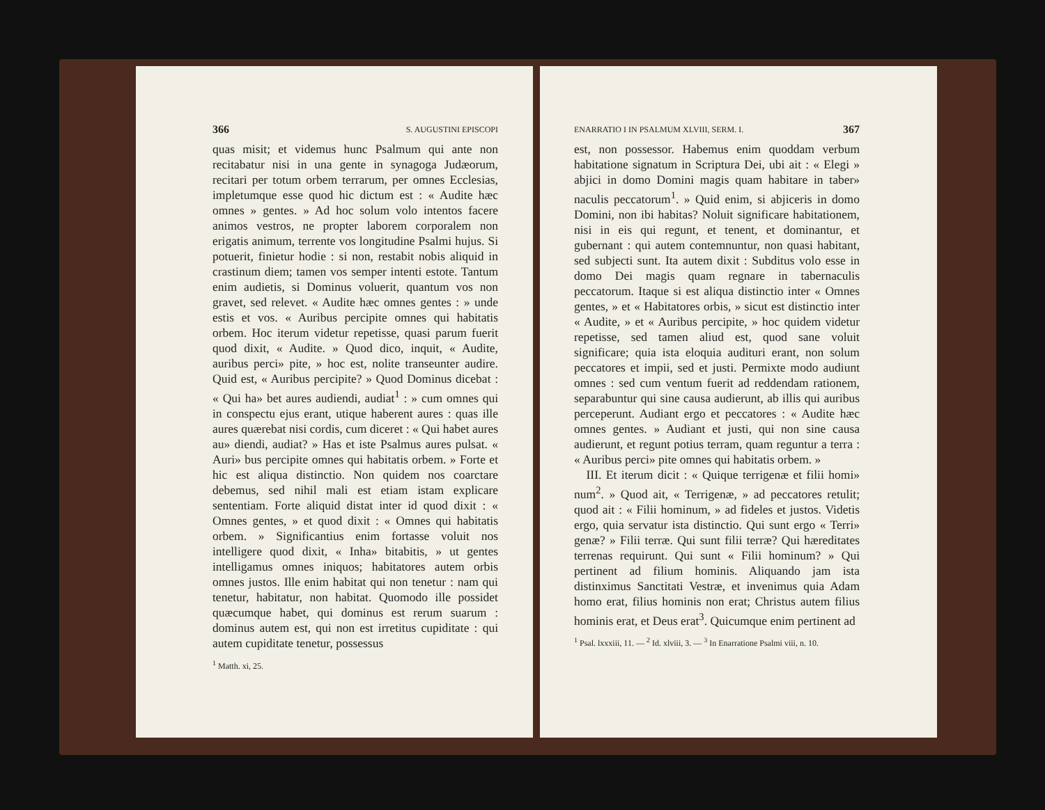366 S. AUGUSTINI EPISCOPI
quas misit; et videmus hunc Psalmum qui ante non recitabatur nisi in una gente in synagoga Judæorum, recitari per totum orbem terrarum, per omnes Ecclesias, impletumque esse quod hic dictum est : « Audite hæc omnes » gentes. » Ad hoc solum volo intentos facere animos vestros, ne propter laborem corporalem non erigatis animum, terrente vos longitudine Psalmi hujus. Si potuerit, finietur hodie : si non, restabit nobis aliquid in crastinum diem; tamen vos semper intenti estote. Tantum enim audietis, si Dominus voluerit, quantum vos non gravet, sed relevet. « Audite hæc omnes gentes : » unde estis et vos. « Auribus percipite omnes qui habitatis orbem. Hoc iterum videtur repetisse, quasi parum fuerit quod dixit, « Audite. » Quod dico, inquit, « Audite, auribus perci» pite, » hoc est, nolite transeunter audire. Quid est, « Auribus percipite? » Quod Dominus dicebat : « Qui ha» bet aures audiendi, audiat<sup>1</sup> : » cum omnes qui in conspectu ejus erant, utique haberent aures : quas ille aures quærebat nisi cordis, cum diceret : « Qui habet aures au» diendi, audiat? » Has et iste Psalmus aures pulsat. « Auri» bus percipite omnes qui habitatis orbem. » Forte et hic est aliqua distinctio. Non quidem nos coarctare debemus, sed nihil mali est etiam istam explicare sententiam. Forte aliquid distat inter id quod dixit : « Omnes gentes, » et quod dixit : « Omnes qui habitatis orbem. » Significantius enim fortasse voluit nos intelligere quod dixit, « Inha» bitabitis, » ut gentes intelligamus omnes iniquos; habitatores autem orbis omnes justos. Ille enim habitat qui non tenetur : nam qui tenetur, habitatur, non habitat. Quomodo ille possidet quæcumque habet, qui dominus est rerum suarum : dominus autem est, qui non est irretitus cupiditate : qui autem cupiditate tenetur, possessus
<sup>1</sup> Matth. xi, 25.
ENARRATIO I IN PSALMUM XLVIII, SERM. I. 367
est, non possessor. Habemus enim quoddam verbum habitatione signatum in Scriptura Dei, ubi ait : « Elegi » abjici in domo Domini magis quam habitare in taber» naculis peccatorum<sup>1</sup>. » Quid enim, si abjiceris in domo Domini, non ibi habitas? Noluit significare habitationem, nisi in eis qui regunt, et tenent, et dominantur, et gubernant : qui autem contemnuntur, non quasi habitant, sed subjecti sunt. Ita autem dixit : Subditus volo esse in domo Dei magis quam regnare in tabernaculis peccatorum. Itaque si est aliqua distinctio inter « Omnes gentes, » et « Habitatores orbis, » sicut est distinctio inter « Audite, » et « Auribus percipite, » hoc quidem videtur repetisse, sed tamen aliud est, quod sane voluit significare; quia ista eloquia audituri erant, non solum peccatores et impii, sed et justi. Permixte modo audiunt omnes : sed cum ventum fuerit ad reddendam rationem, separabuntur qui sine causa audierunt, ab illis qui auribus perceperunt. Audiant ergo et peccatores : « Audite hæc omnes gentes. » Audiant et justi, qui non sine causa audierunt, et regunt potius terram, quam reguntur a terra : « Auribus perci» pite omnes qui habitatis orbem. »
 III. Et iterum dicit : « Quique terrigenæ et filii homi» num<sup>2</sup>. » Quod ait, « Terrigenæ, » ad peccatores retulit; quod ait : « Filii hominum, » ad fideles et justos. Videtis ergo, quia servatur ista distinctio. Qui sunt ergo « Terri» genæ? » Filii terræ. Qui sunt filii terræ? Qui hæreditates terrenas requirunt. Qui sunt « Filii hominum? » Qui pertinent ad filium hominis. Aliquando jam ista distinximus Sanctitati Vestræ, et invenimus quia Adam homo erat, filius hominis non erat; Christus autem filius hominis erat, et Deus erat<sup>3</sup>. Quicumque enim pertinent ad
<sup>1</sup> Psal. lxxxiii, 11. — <sup>2</sup> Id. xlviii, 3. — <sup>3</sup> In Enarratione Psalmi viii, n. 10.